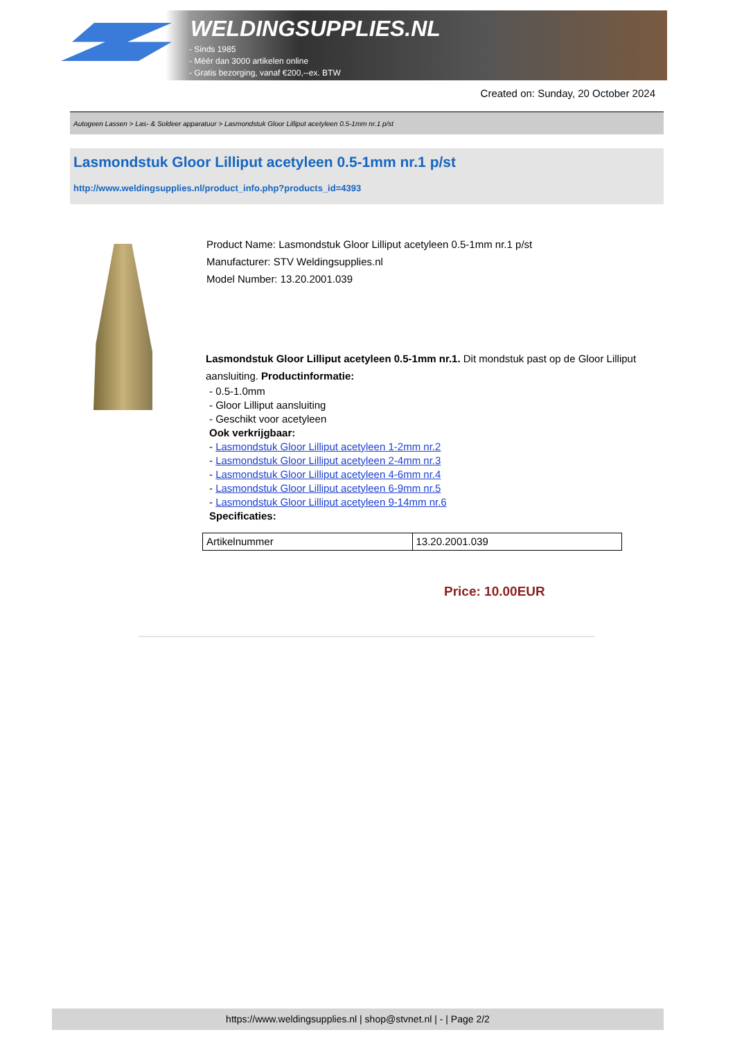WELDINGSUPPLIES.NL
- Sinds 1985
- Méér dan 3000 artikelen online
- Gratis bezorging, vanaf €200,--ex. BTW
Created on: Sunday, 20 October 2024
Autogeen Lassen > Las- & Soldeer apparatuur > Lasmondstuk Gloor Lilliput acetyleen 0.5-1mm nr.1 p/st
Lasmondstuk Gloor Lilliput acetyleen 0.5-1mm nr.1 p/st
http://www.weldingsupplies.nl/product_info.php?products_id=4393
Product Name: Lasmondstuk Gloor Lilliput acetyleen 0.5-1mm nr.1 p/st
Manufacturer: STV Weldingsupplies.nl
Model Number: 13.20.2001.039
Lasmondstuk Gloor Lilliput acetyleen 0.5-1mm nr.1. Dit mondstuk past op de Gloor Lilliput aansluiting. Productinformatie:
- 0.5-1.0mm
- Gloor Lilliput aansluiting
- Geschikt voor acetyleen
Ook verkrijgbaar:
- Lasmondstuk Gloor Lilliput acetyleen 1-2mm nr.2
- Lasmondstuk Gloor Lilliput acetyleen 2-4mm nr.3
- Lasmondstuk Gloor Lilliput acetyleen 4-6mm nr.4
- Lasmondstuk Gloor Lilliput acetyleen 6-9mm nr.5
- Lasmondstuk Gloor Lilliput acetyleen 9-14mm nr.6
Specificaties:
| Artikelnummer | 13.20.2001.039 |
Price: 10.00EUR
https://www.weldingsupplies.nl | shop@stvnet.nl | - | Page 2/2